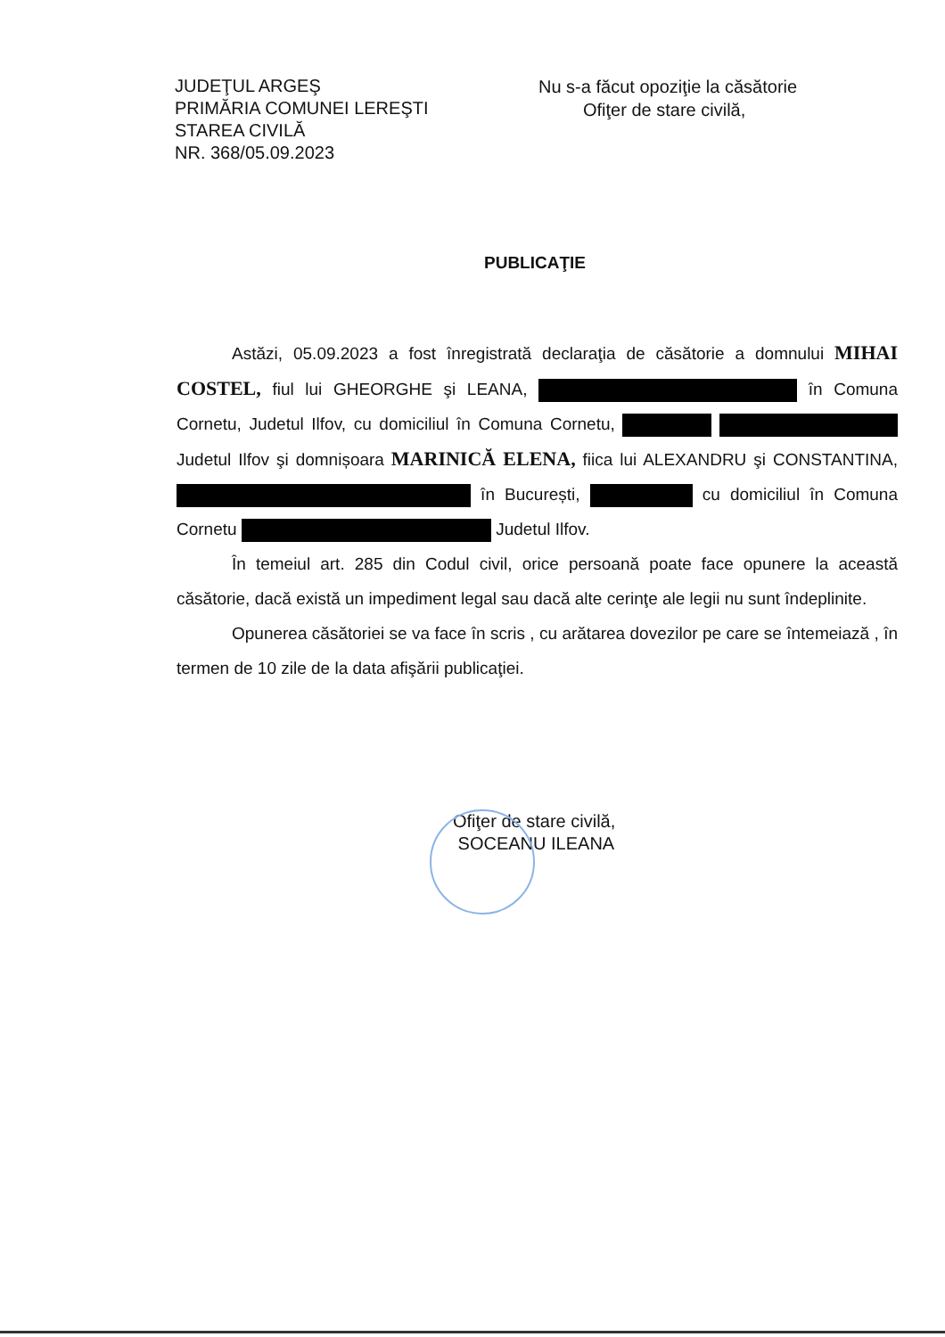JUDEŢUL ARGEŞ
PRIMĂRIA COMUNEI LEREŞTI
STAREA CIVILĂ
NR. 368/05.09.2023
Nu s-a făcut opoziţie la căsătorie
Ofiţer de stare civilă,
PUBLICAŢIE
Astăzi, 05.09.2023 a fost înregistrată declaraţia de căsătorie a domnului MIHAI COSTEL, fiul lui GHEORGHE şi LEANA, în Comuna Cornetu, Judetul Ilfov, cu domiciliul în Comuna Cornetu, Judetul Ilfov şi domnișoara MARINICĂ ELENA, fiica lui ALEXANDRU şi CONSTANTINA, în București, cu domiciliul în Comuna Cornetu Judetul Ilfov.
În temeiul art. 285 din Codul civil, orice persoană poate face opunere la această căsătorie, dacă există un impediment legal sau dacă alte cerinţe ale legii nu sunt îndeplinite.
Opunerea căsătoriei se va face în scris , cu arătarea dovezilor pe care se întemeiază , în termen de 10 zile de la data afişării publicaţiei.
Ofiţer de stare civilă,
SOCEANU ILEANA